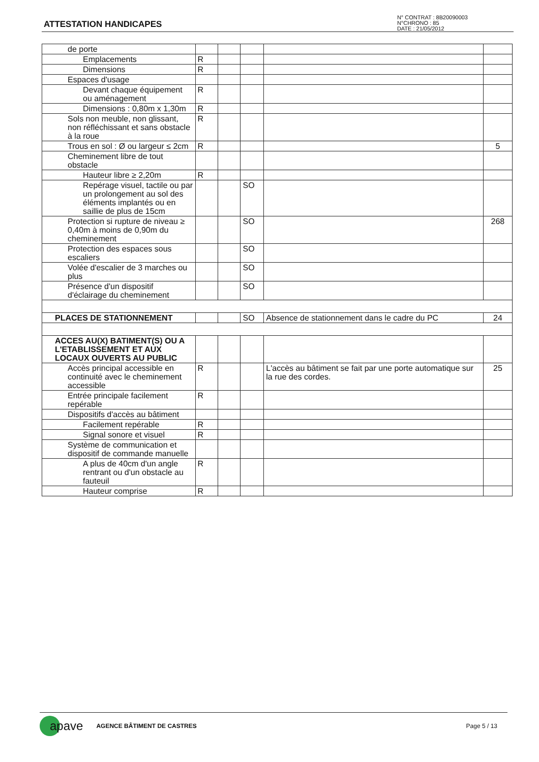ATTESTATION HANDICAPES
N° CONTRAT : 8B20090003
N°CHRONO : 85
DATE : 21/05/2012
| de porte | | | | | |
| Emplacements | R | | | | |
| Dimensions | R | | | | |
| Espaces d'usage | | | | | |
| Devant chaque équipement ou aménagement | R | | | | |
| Dimensions : 0,80m x 1,30m | R | | | | |
| Sols non meuble, non glissant, non réfléchissant et sans obstacle à la roue | R | | | | |
| Trous en sol : Ø ou largeur ≤ 2cm | R | | | | 5 |
| Cheminement libre de tout obstacle | | | | | |
| Hauteur libre ≥ 2,20m | R | | | | |
| Repérage visuel, tactile ou par un prolongement au sol des éléments implantés ou en saillie de plus de 15cm | | | SO | | |
| Protection si rupture de niveau ≥ 0,40m à moins de 0,90m du cheminement | | | SO | | 268 |
| Protection des espaces sous escaliers | | | SO | | |
| Volée d'escalier de 3 marches ou plus | | | SO | | |
| Présence d'un dispositif d'éclairage du cheminement | | | SO | | |
| PLACES DE STATIONNEMENT | | | SO | Absence de stationnement dans le cadre du PC | 24 |
| ACCES AU(X) BATIMENT(S) OU A L'ETABLISSEMENT ET AUX LOCAUX OUVERTS AU PUBLIC | | | | | |
| Accès principal accessible en continuité avec le cheminement accessible | R | | | L'accès au bâtiment se fait par une porte automatique sur la rue des cordes. | 25 |
| Entrée principale facilement repérable | R | | | | |
| Dispositifs d'accès au bâtiment | | | | | |
| Facilement repérable | R | | | | |
| Signal sonore et visuel | R | | | | |
| Système de communication et dispositif de commande manuelle | | | | | |
| A plus de 40cm d'un angle rentrant ou d'un obstacle au fauteuil | R | | | | |
| Hauteur comprise | R | | | | |
apave AGENCE BÂTIMENT DE CASTRES Page 5 / 13